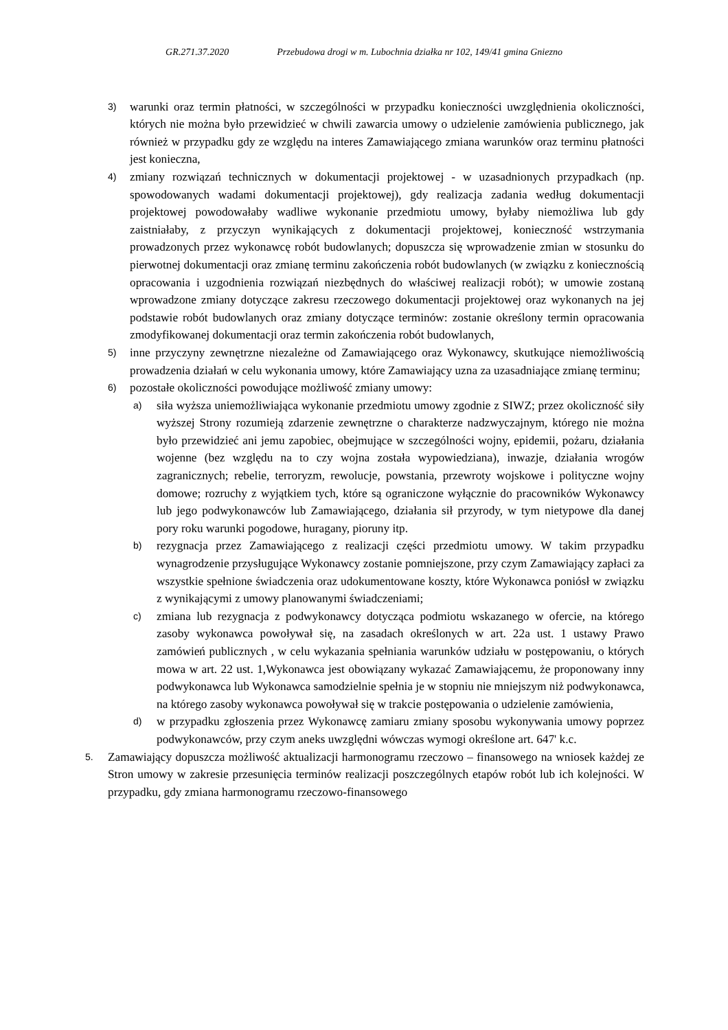GR.271.37.2020 Przebudowa drogi w m. Lubochnia działka nr 102, 149/41 gmina Gniezno
3)
warunki oraz termin płatności, w szczególności w przypadku konieczności uwzględnienia okoliczności, których nie można było przewidzieć w chwili zawarcia umowy o udzielenie zamówienia publicznego, jak również w przypadku gdy ze względu na interes Zamawiającego zmiana warunków oraz terminu płatności jest konieczna,
4)
zmiany rozwiązań technicznych w dokumentacji projektowej - w uzasadnionych przypadkach (np. spowodowanych wadami dokumentacji projektowej), gdy realizacja zadania według dokumentacji projektowej powodowałaby wadliwe wykonanie przedmiotu umowy, byłaby niemożliwa lub gdy zaistniałaby, z przyczyn wynikających z dokumentacji projektowej, konieczność wstrzymania prowadzonych przez wykonawcę robót budowlanych; dopuszcza się wprowadzenie zmian w stosunku do pierwotnej dokumentacji oraz zmianę terminu zakończenia robót budowlanych (w związku z koniecznością opracowania i uzgodnienia rozwiązań niezbędnych do właściwej realizacji robót); w umowie zostaną wprowadzone zmiany dotyczące zakresu rzeczowego dokumentacji projektowej oraz wykonanych na jej podstawie robót budowlanych oraz zmiany dotyczące terminów: zostanie określony termin opracowania zmodyfikowanej dokumentacji oraz termin zakończenia robót budowlanych,
5)
inne przyczyny zewnętrzne niezależne od Zamawiającego oraz Wykonawcy, skutkujące niemożliwością prowadzenia działań w celu wykonania umowy, które Zamawiający uzna za uzasadniające zmianę terminu;
6)
pozostałe okoliczności powodujące możliwość zmiany umowy:
a)
siła wyższa uniemożliwiająca wykonanie przedmiotu umowy zgodnie z SIWZ; przez okoliczność siły wyższej Strony rozumieją zdarzenie zewnętrzne o charakterze nadzwyczajnym, którego nie można było przewidzieć ani jemu zapobiec, obejmujące w szczególności wojny, epidemii, pożaru, działania wojenne (bez względu na to czy wojna została wypowiedziana), inwazje, działania wrogów zagranicznych; rebelie, terroryzm, rewolucje, powstania, przewroty wojskowe i polityczne wojny domowe; rozruchy z wyjątkiem tych, które są ograniczone wyłącznie do pracowników Wykonawcy lub jego podwykonawców lub Zamawiającego, działania sił przyrody, w tym nietypowe dla danej pory roku warunki pogodowe, huragany, pioruny itp.
b)
rezygnacja przez Zamawiającego z realizacji części przedmiotu umowy. W takim przypadku wynagrodzenie przysługujące Wykonawcy zostanie pomniejszone, przy czym Zamawiający zapłaci za wszystkie spełnione świadczenia oraz udokumentowane koszty, które Wykonawca poniósł w związku z wynikającymi z umowy planowanymi świadczeniami;
c)
zmiana lub rezygnacja z podwykonawcy dotycząca podmiotu wskazanego w ofercie, na którego zasoby wykonawca powoływał się, na zasadach określonych w art. 22a ust. 1 ustawy Prawo zamówień publicznych , w celu wykazania spełniania warunków udziału w postępowaniu, o których mowa w art. 22 ust. 1,Wykonawca jest obowiązany wykazać Zamawiającemu, że proponowany inny podwykonawca lub Wykonawca samodzielnie spełnia je w stopniu nie mniejszym niż podwykonawca, na którego zasoby wykonawca powoływał się w trakcie postępowania o udzielenie zamówienia,
d)
w przypadku zgłoszenia przez Wykonawcę zamiaru zmiany sposobu wykonywania umowy poprzez podwykonawców, przy czym aneks uwzględni wówczas wymogi określone art. 647' k.c.
5.
Zamawiający dopuszcza możliwość aktualizacji harmonogramu rzeczowo – finansowego na wniosek każdej ze Stron umowy w zakresie przesunięcia terminów realizacji poszczególnych etapów robót lub ich kolejności. W przypadku, gdy zmiana harmonogramu rzeczowo-finansowego